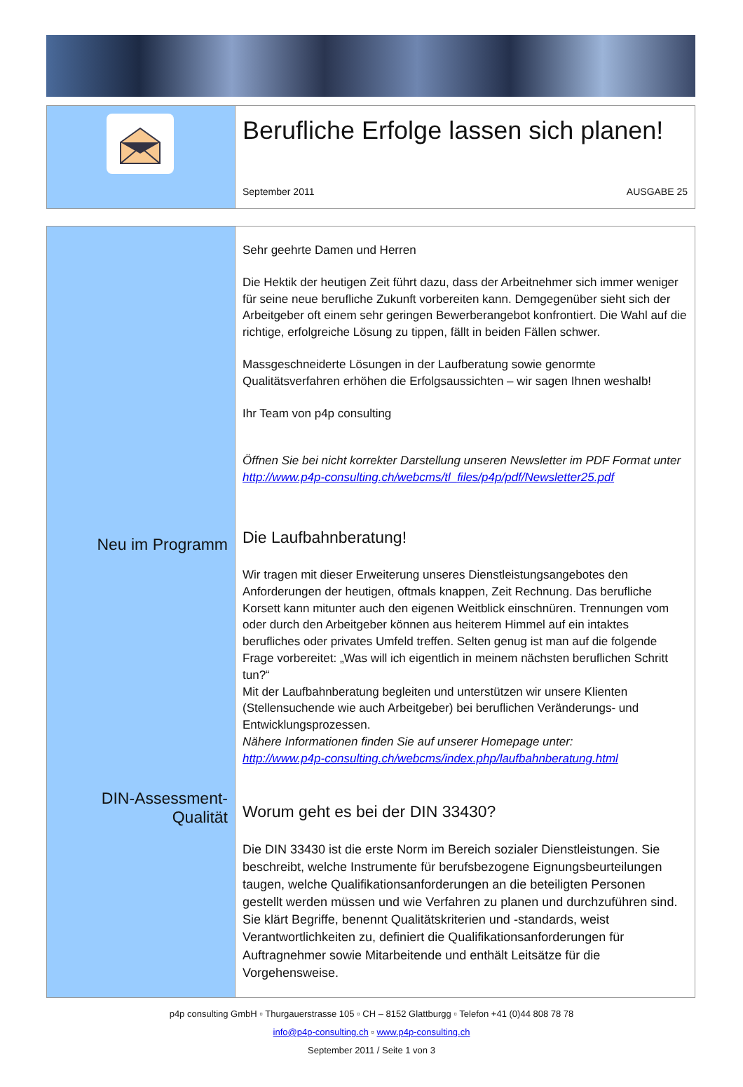Berufliche Erfolge lassen sich planen!
September 2011 AUSGABE 25
Neu im Programm
DIN-Assessment-Qualität
Sehr geehrte Damen und Herren
Die Hektik der heutigen Zeit führt dazu, dass der Arbeitnehmer sich immer weniger für seine neue berufliche Zukunft vorbereiten kann. Demgegenüber sieht sich der Arbeitgeber oft einem sehr geringen Bewerberangebot konfrontiert. Die Wahl auf die richtige, erfolgreiche Lösung zu tippen, fällt in beiden Fällen schwer.
Massgeschneiderte Lösungen in der Laufberatung sowie genormte Qualitätsverfahren erhöhen die Erfolgsaussichten – wir sagen Ihnen weshalb!
Ihr Team von p4p consulting
Öffnen Sie bei nicht korrekter Darstellung unseren Newsletter im PDF Format unter http://www.p4p-consulting.ch/webcms/tl_files/p4p/pdf/Newsletter25.pdf
Die Laufbahnberatung!
Wir tragen mit dieser Erweiterung unseres Dienstleistungsangebotes den Anforderungen der heutigen, oftmals knappen, Zeit Rechnung. Das berufliche Korsett kann mitunter auch den eigenen Weitblick einschnüren. Trennungen vom oder durch den Arbeitgeber können aus heiterem Himmel auf ein intaktes berufliches oder privates Umfeld treffen. Selten genug ist man auf die folgende Frage vorbereitet: „Was will ich eigentlich in meinem nächsten beruflichen Schritt tun?“
Mit der Laufbahnberatung begleiten und unterstützen wir unsere Klienten (Stellensuchende wie auch Arbeitgeber) bei beruflichen Veränderungs- und Entwicklungsprozessen.
Nähere Informationen finden Sie auf unserer Homepage unter:
http://www.p4p-consulting.ch/webcms/index.php/laufbahnberatung.html
Worum geht es bei der DIN 33430?
Die DIN 33430 ist die erste Norm im Bereich sozialer Dienstleistungen. Sie beschreibt, welche Instrumente für berufsbezogene Eignungsbeurteilungen taugen, welche Qualifikationsanforderungen an die beteiligten Personen gestellt werden müssen und wie Verfahren zu planen und durchzuführen sind. Sie klärt Begriffe, benennt Qualitätskriterien und -standards, weist Verantwortlichkeiten zu, definiert die Qualifikationsanforderungen für Auftragnehmer sowie Mitarbeitende und enthält Leitsätze für die Vorgehensweise.
p4p consulting GmbH ▫ Thurgauerstrasse 105 ▫ CH – 8152 Glattburgg ▫ Telefon +41 (0)44 808 78 78
info@p4p-consulting.ch ▫ www.p4p-consulting.ch
September 2011 / Seite 1 von 3